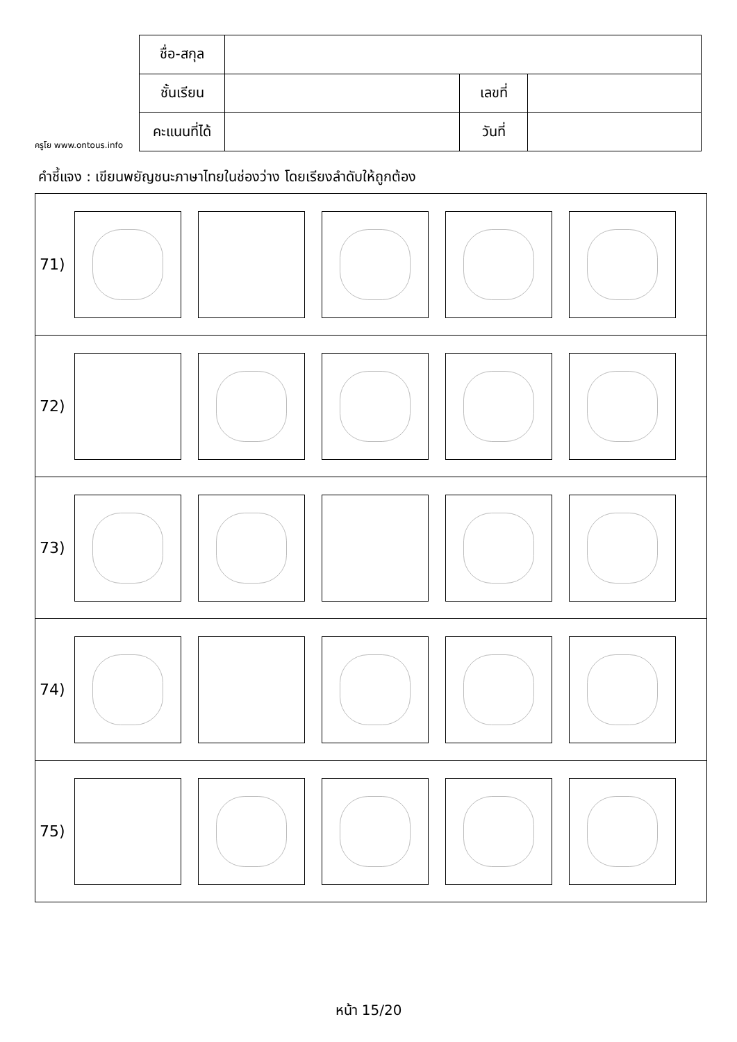ครูโย www.ontous.info
| ชื่อ-สกุล | | | |
| ชั้นเรียน | | เลขที่ | |
| คะแนนที่ได้ | | วันที่ | |
คำชี้แจง : เขียนพยัญชนะภาษาไทยในช่องว่าง โดยเรียงลำดับให้ถูกต้อง
71)
72)
73)
74)
75)
หน้า 15/20